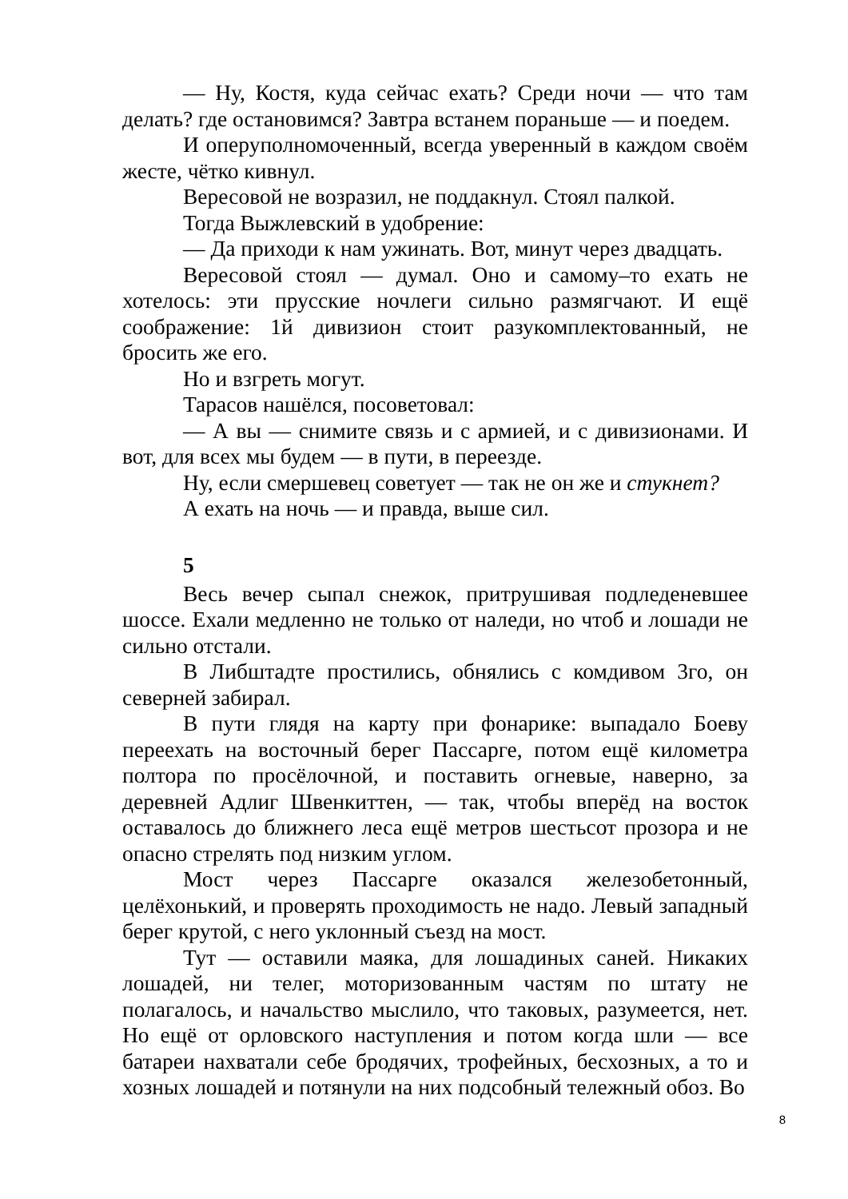— Ну, Костя, куда сейчас ехать? Среди ночи — что там делать? где остановимся? Завтра встанем пораньше — и поедем.
И оперуполномоченный, всегда уверенный в каждом своём жесте, чётко кивнул.
Вересовой не возразил, не поддакнул. Стоял палкой.
Тогда Выжлевский в удобрение:
— Да приходи к нам ужинать. Вот, минут через двадцать.
Вересовой стоял — думал. Оно и самому–то ехать не хотелось: эти прусские ночлеги сильно размягчают. И ещё соображение: 1й дивизион стоит разукомплектованный, не бросить же его.
Но и взгреть могут.
Тарасов нашёлся, посоветовал:
— А вы — снимите связь и с армией, и с дивизионами. И вот, для всех мы будем — в пути, в переезде.
Ну, если смершевец советует — так не он же и стукнет?
А ехать на ночь — и правда, выше сил.
5
Весь вечер сыпал снежок, притрушивая подледеневшее шоссе. Ехали медленно не только от наледи, но чтоб и лошади не сильно отстали.
В Либштадте простились, обнялись с комдивом 3го, он северней забирал.
В пути глядя на карту при фонарике: выпадало Боеву переехать на восточный берег Пассарге, потом ещё километра полтора по просёлочной, и поставить огневые, наверно, за деревней Адлиг Швенкиттен, — так, чтобы вперёд на восток оставалось до ближнего леса ещё метров шестьсот прозора и не опасно стрелять под низким углом.
Мост через Пассарге оказался железобетонный, целёхонький, и проверять проходимость не надо. Левый западный берег крутой, с него уклонный съезд на мост.
Тут — оставили маяка, для лошадиных саней. Никаких лошадей, ни телег, моторизованным частям по штату не полагалось, и начальство мыслило, что таковых, разумеется, нет. Но ещё от орловского наступления и потом когда шли — все батареи нахватали себе бродячих, трофейных, бесхозных, а то и хозных лошадей и потянули на них подсобный тележный обоз. Во
8